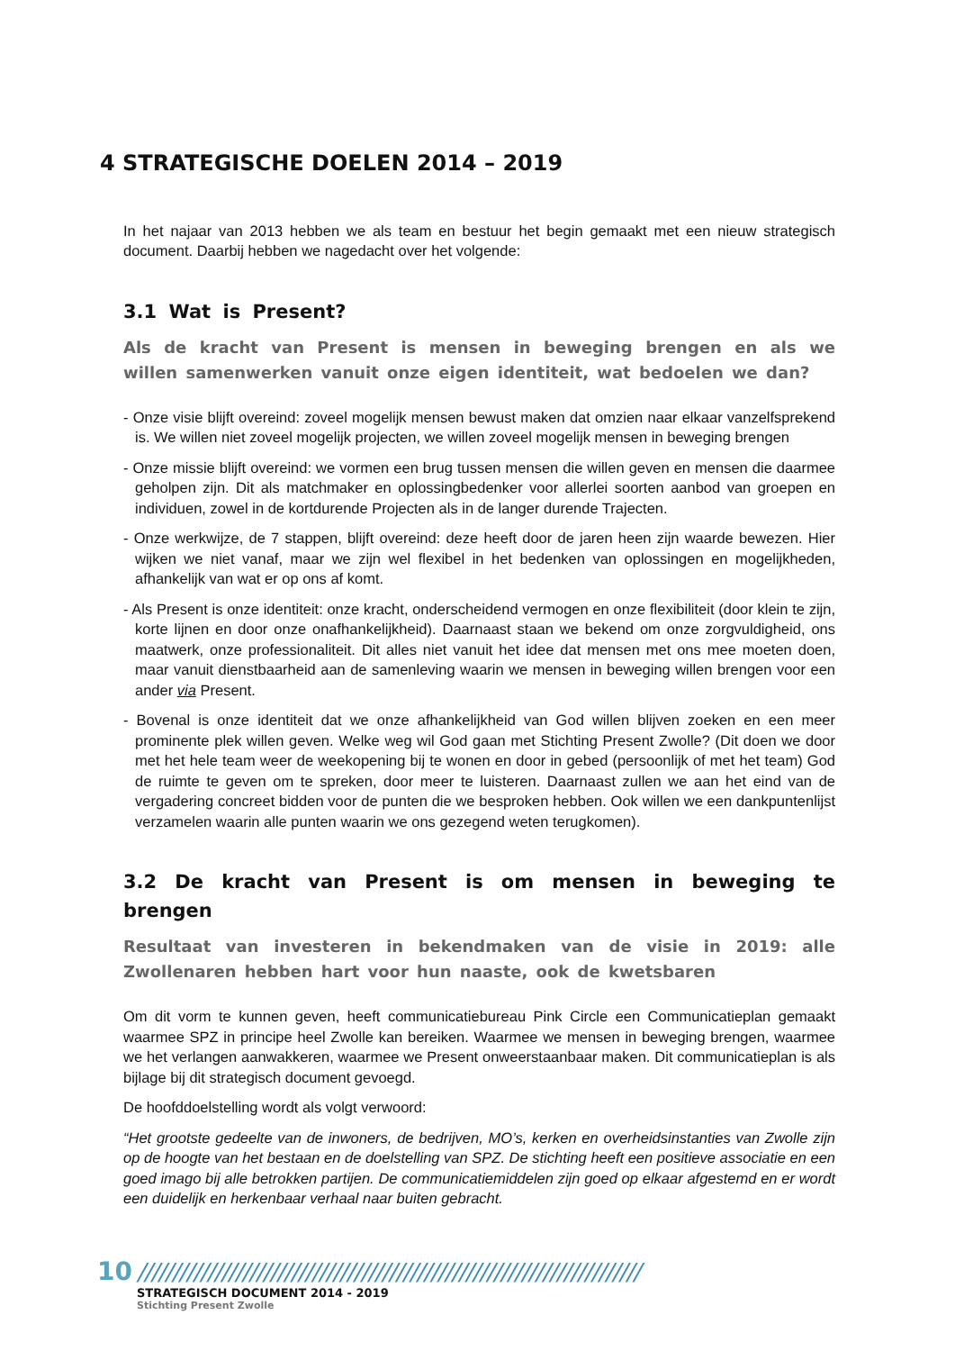4 STRATEGISCHE DOELEN 2014 – 2019
In het najaar van 2013 hebben we als team en bestuur het begin gemaakt met een nieuw strategisch document. Daarbij hebben we nagedacht over het volgende:
3.1 Wat is Present?
Als de kracht van Present is mensen in beweging brengen en als we willen samenwerken vanuit onze eigen identiteit, wat bedoelen we dan?
- Onze visie blijft overeind: zoveel mogelijk mensen bewust maken dat omzien naar elkaar vanzelfsprekend is. We willen niet zoveel mogelijk projecten, we willen zoveel mogelijk mensen in beweging brengen
- Onze missie blijft overeind: we vormen een brug tussen mensen die willen geven en mensen die daarmee geholpen zijn. Dit als matchmaker en oplossingbedenker voor allerlei soorten aanbod van groepen en individuen, zowel in de kortdurende Projecten als in de langer durende Trajecten.
- Onze werkwijze, de 7 stappen, blijft overeind: deze heeft door de jaren heen zijn waarde bewezen. Hier wijken we niet vanaf, maar we zijn wel flexibel in het bedenken van oplossingen en mogelijkheden, afhankelijk van wat er op ons af komt.
- Als Present is onze identiteit: onze kracht, onderscheidend vermogen en onze flexibiliteit (door klein te zijn, korte lijnen en door onze onafhankelijkheid). Daarnaast staan we bekend om onze zorgvuldigheid, ons maatwerk, onze professionaliteit. Dit alles niet vanuit het idee dat mensen met ons mee moeten doen, maar vanuit dienstbaarheid aan de samenleving waarin we mensen in beweging willen brengen voor een ander via Present.
- Bovenal is onze identiteit dat we onze afhankelijkheid van God willen blijven zoeken en een meer prominente plek willen geven. Welke weg wil God gaan met Stichting Present Zwolle? (Dit doen we door met het hele team weer de weekopening bij te wonen en door in gebed (persoonlijk of met het team) God de ruimte te geven om te spreken, door meer te luisteren. Daarnaast zullen we aan het eind van de vergadering concreet bidden voor de punten die we besproken hebben. Ook willen we een dankpuntenlijst verzamelen waarin alle punten waarin we ons gezegend weten terugkomen).
3.2 De kracht van Present is om mensen in beweging te brengen
Resultaat van investeren in bekendmaken van de visie in 2019: alle Zwollenaren hebben hart voor hun naaste, ook de kwetsbaren
Om dit vorm te kunnen geven, heeft communicatiebureau Pink Circle een Communicatieplan gemaakt waarmee SPZ in principe heel Zwolle kan bereiken. Waarmee we mensen in beweging brengen, waarmee we het verlangen aanwakkeren, waarmee we Present onweerstaanbaar maken. Dit communicatieplan is als bijlage bij dit strategisch document gevoegd.
De hoofddoelstelling wordt als volgt verwoord:
“Het grootste gedeelte van de inwoners, de bedrijven, MO’s, kerken en overheidsinstanties van Zwolle zijn op de hoogte van het bestaan en de doelstelling van SPZ. De stichting heeft een positieve associatie en een goed imago bij alle betrokken partijen. De communicatiemiddelen zijn goed op elkaar afgestemd en er wordt een duidelijk en herkenbaar verhaal naar buiten gebracht.
10 ////////////////////////////////////////////////////////////////////////
STRATEGISCH DOCUMENT 2014 - 2019
Stichting Present Zwolle